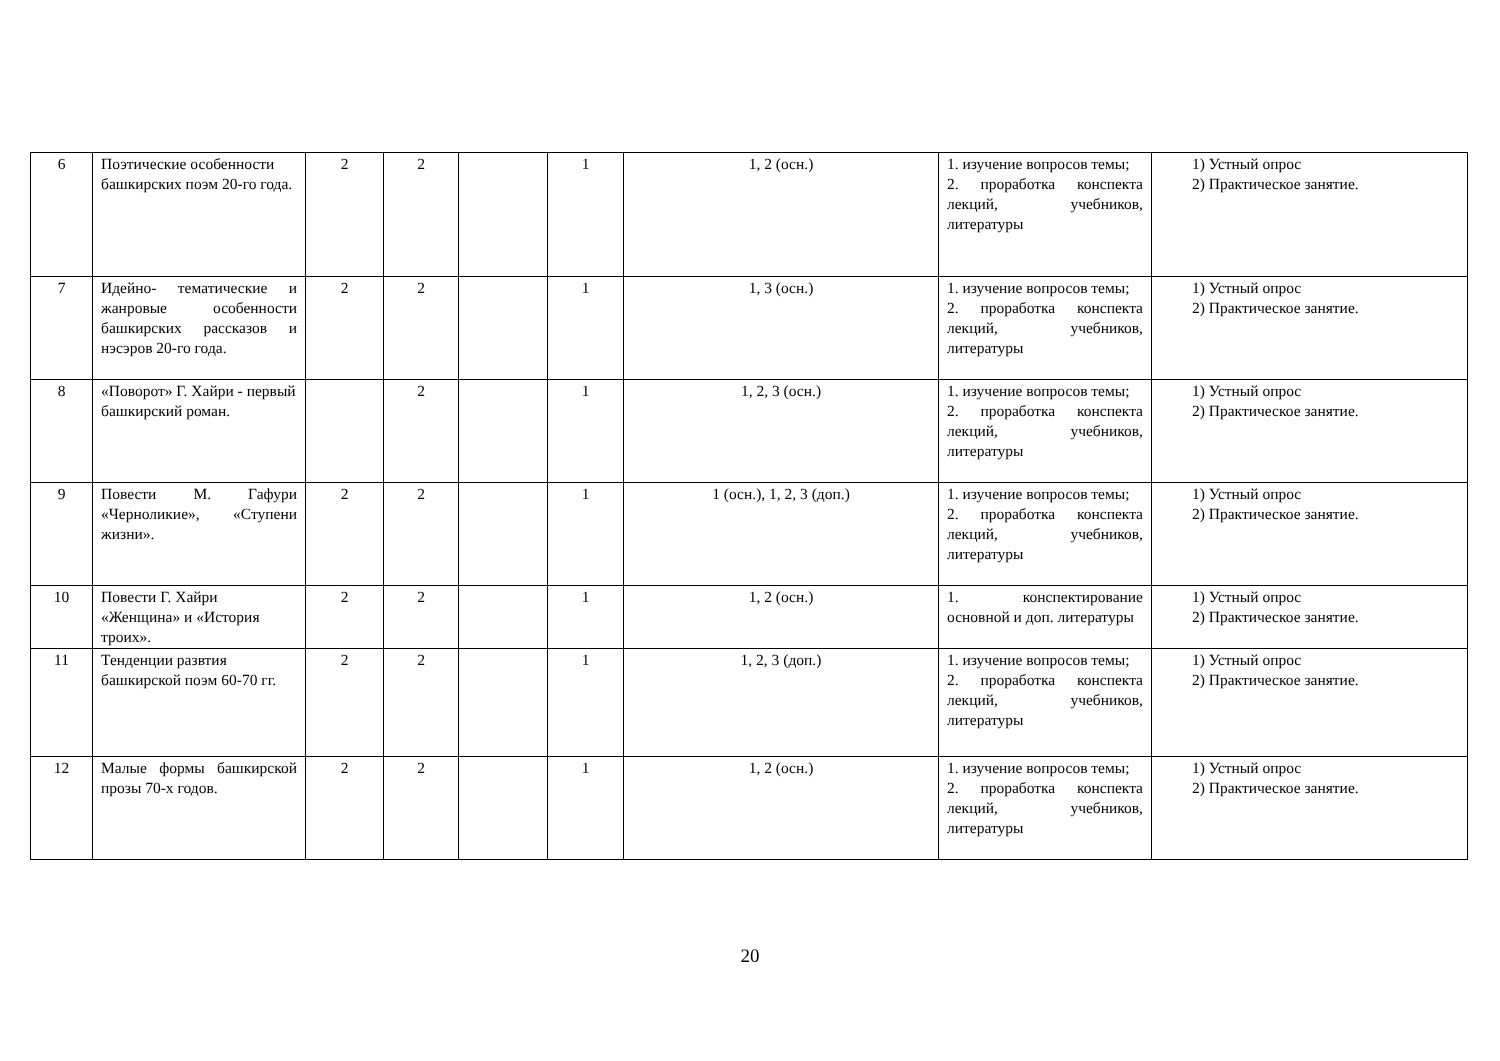| 6 | Поэтические особенности башкирских поэм 20-го года. | 2 | 2 | | 1 | 1, 2 (осн.) | 1. изучение вопросов темы; 2. проработка конспекта лекций, учебников, литературы | 1) Устный опрос 2) Практическое занятие. |
| 7 | Идейно- тематические и жанровые особенности башкирских рассказов и нэсэров 20-го года. | 2 | 2 | | 1 | 1, 3 (осн.) | 1. изучение вопросов темы; 2. проработка конспекта лекций, учебников, литературы | 1) Устный опрос 2) Практическое занятие. |
| 8 | «Поворот» Г. Хайри - первый башкирский роман. | | 2 | | 1 | 1, 2, 3 (осн.) | 1. изучение вопросов темы; 2. проработка конспекта лекций, учебников, литературы | 1) Устный опрос 2) Практическое занятие. |
| 9 | Повести М. Гафури «Черноликие», «Ступени жизни». | 2 | 2 | | 1 | 1 (осн.), 1, 2, 3 (доп.) | 1. изучение вопросов темы; 2. проработка конспекта лекций, учебников, литературы | 1) Устный опрос 2) Практическое занятие. |
| 10 | Повести Г. Хайри «Женщина» и «История троих». | 2 | 2 | | 1 | 1, 2 (осн.) | 1. конспектирование основной и доп. литературы | 1) Устный опрос 2) Практическое занятие. |
| 11 | Тенденции развтия башкирской поэм 60-70 гг. | 2 | 2 | | 1 | 1, 2, 3 (доп.) | 1. изучение вопросов темы; 2. проработка конспекта лекций, учебников, литературы | 1) Устный опрос 2) Практическое занятие. |
| 12 | Малые формы башкирской прозы 70-х годов. | 2 | 2 | | 1 | 1, 2 (осн.) | 1. изучение вопросов темы; 2. проработка конспекта лекций, учебников, литературы | 1) Устный опрос 2) Практическое занятие. |
20